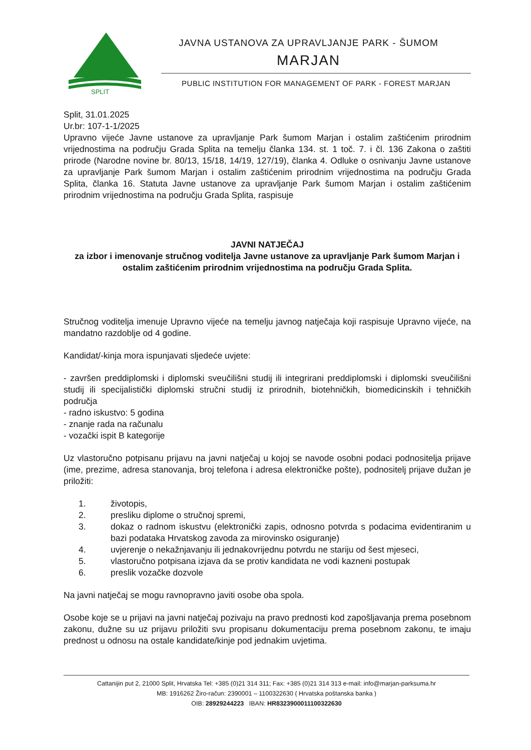SPLIT
JAVNA USTANOVA ZA UPRAVLJANJE PARK - ŠUMOM
MARJAN
PUBLIC INSTITUTION FOR MANAGEMENT OF PARK - FOREST MARJAN
Split, 31.01.2025
Ur.br: 107-1-1/2025
Upravno vijeće Javne ustanove za upravljanje Park šumom Marjan i ostalim zaštićenim prirodnim vrijednostima na području Grada Splita na temelju članka 134. st. 1 toč. 7. i čl. 136 Zakona o zaštiti prirode (Narodne novine br. 80/13, 15/18, 14/19, 127/19), članka 4. Odluke o osnivanju Javne ustanove za upravljanje Park šumom Marjan i ostalim zaštićenim prirodnim vrijednostima na području Grada Splita, članka 16. Statuta Javne ustanove za upravljanje Park šumom Marjan i ostalim zaštićenim prirodnim vrijednostima na području Grada Splita, raspisuje
JAVNI NATJEČAJ
za izbor i imenovanje stručnog voditelja Javne ustanove za upravljanje Park šumom Marjan i ostalim zaštićenim prirodnim vrijednostima na području Grada Splita.
Stručnog voditelja imenuje Upravno vijeće na temelju javnog natječaja koji raspisuje Upravno vijeće, na mandatno razdoblje od 4 godine.
Kandidat/-kinja mora ispunjavati sljedeće uvjete:
- završen preddiplomski i diplomski sveučilišni studij ili integrirani preddiplomski i diplomski sveučilišni studij ili specijalistički diplomski stručni studij iz prirodnih, biotehničkih, biomedicinskih i tehničkih područja
- radno iskustvo: 5 godina
- znanje rada na računalu
- vozački ispit B kategorije
Uz vlastoručno potpisanu prijavu na javni natječaj u kojoj se navode osobni podaci podnositelja prijave (ime, prezime, adresa stanovanja, broj telefona i adresa elektroničke pošte), podnositelj prijave dužan je priložiti:
1. životopis,
2. presliku diplome o stručnoj spremi,
3. dokaz o radnom iskustvu (elektronički zapis, odnosno potvrda s podacima evidentiranim u bazi podataka Hrvatskog zavoda za mirovinsko osiguranje)
4. uvjerenje o nekažnjavanju ili jednakovrijednu potvrdu ne stariju od šest mjeseci,
5. vlastoručno potpisana izjava da se protiv kandidata ne vodi kazneni postupak
6. preslik vozačke dozvole
Na javni natječaj se mogu ravnopravno javiti osobe oba spola.
Osobe koje se u prijavi na javni natječaj pozivaju na pravo prednosti kod zapošljavanja prema posebnom zakonu, dužne su uz prijavu priložiti svu propisanu dokumentaciju prema posebnom zakonu, te imaju prednost u odnosu na ostale kandidate/kinje pod jednakim uvjetima.
Cattanijin put 2, 21000 Split, Hrvatska Tel: +385 (0)21 314 311; Fax: +385 (0)21 314 313 e-mail: info@marjan-parksuma.hr
MB: 1916262 Žiro-račun: 2390001 – 1100322630 ( Hrvatska poštanska banka )
OIB: 28929244223 IBAN: HR8323900011100322630